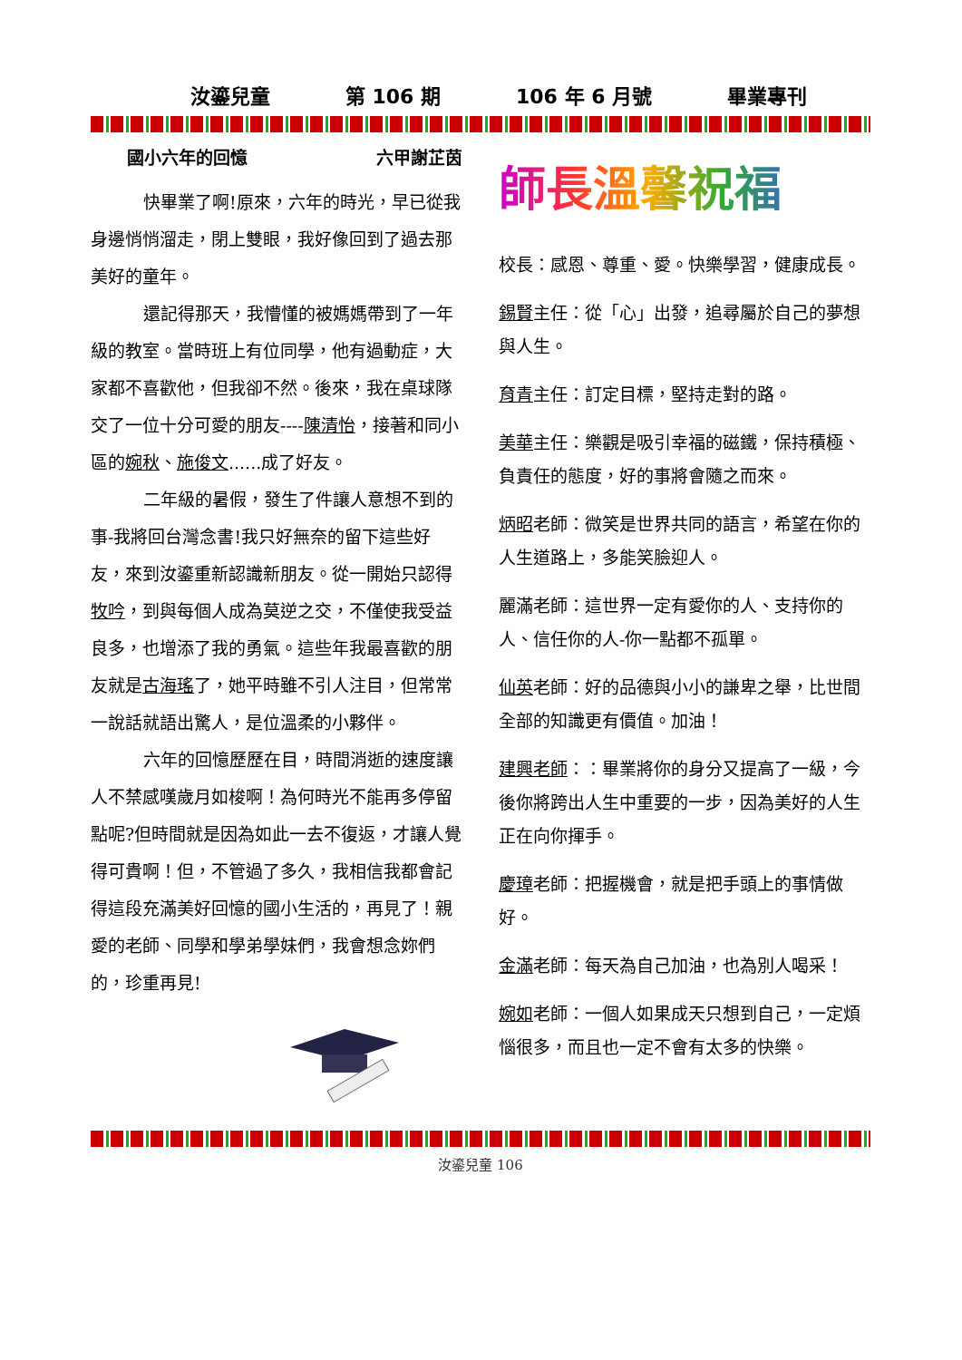汝鎏兒童 第 106 期 106 年 6 月號 畢業專刊
國小六年的回憶 六甲謝芷茵
快畢業了啊!原來，六年的時光，早已從我身邊悄悄溜走，閉上雙眼，我好像回到了過去那美好的童年。
還記得那天，我懵懂的被媽媽帶到了一年級的教室。當時班上有位同學，他有過動症，大家都不喜歡他，但我卻不然。後來，我在桌球隊交了一位十分可愛的朋友----陳清怡，接著和同小區的婉秋、施俊文......成了好友。
二年級的暑假，發生了件讓人意想不到的事-我將回台灣念書!我只好無奈的留下這些好友，來到汝鎏重新認識新朋友。從一開始只認得牧吟，到與每個人成為莫逆之交，不僅使我受益良多，也增添了我的勇氣。這些年我最喜歡的朋友就是古海瑤了，她平時雖不引人注目，但常常一說話就語出驚人，是位溫柔的小夥伴。
六年的回憶歷歷在目，時間消逝的速度讓人不禁感嘆歲月如梭啊！為何時光不能再多停留點呢?但時間就是因為如此一去不復返，才讓人覺得可貴啊！但，不管過了多久，我相信我都會記得這段充滿美好回憶的國小生活的，再見了！親愛的老師、同學和學弟學妹們，我會想念妳們的，珍重再見!
師長溫馨祝福
校長：感恩、尊重、愛。快樂學習，健康成長。
錫賢主任：從「心」出發，追尋屬於自己的夢想與人生。
育青主任：訂定目標，堅持走對的路。
美華主任：樂觀是吸引幸福的磁鐵，保持積極、負責任的態度，好的事將會隨之而來。
炳昭老師：微笑是世界共同的語言，希望在你的人生道路上，多能笑臉迎人。
麗滿老師：這世界一定有愛你的人、支持你的人、信任你的人-你一點都不孤單。
仙英老師：好的品德與小小的謙卑之舉，比世間全部的知識更有價值。加油！
建興老師：：畢業將你的身分又提高了一級，今後你將跨出人生中重要的一步，因為美好的人生正在向你揮手。
慶璋老師：把握機會，就是把手頭上的事情做好。
金滿老師：每天為自己加油，也為別人喝采！
婉如老師：一個人如果成天只想到自己，一定煩惱很多，而且也一定不會有太多的快樂。
汝鎏兒童 106